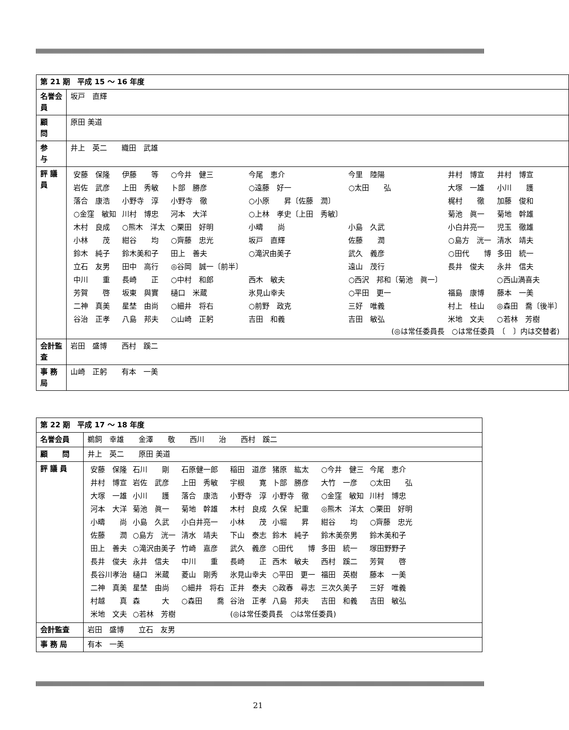| 第 21 期 平成 15 ～ 16 年度 | |
| --- | --- |
| 名誉会員 | 坂戸 直輝 |
| 顧 問 | 原田 美道 |
| 参 与 | 井上 英二 織田 武雄 |
| 評 議 員 | / 安藤 保隆 / 伊藤 等 / ○今井 健三 / 今尾 恵介 / 今里 陸陽 / 井村 博宣 / 井村 博宣 / / 岩佐 武彦 / 上田 秀敏 / 卜部 勝彦 / ○遠藤 好一 / ○太田 弘 / 大塚 一雄 / 小川 護 / / 落合 康浩 / 小野寺 淳 / 小野寺 徹 / ○小原 昇〔佐藤 潤〕 / / 梶村 徹 / 加藤 俊和 / / ○金窪 敏知 / 川村 博忠 / 河本 大洋 / ○上林 孝史〔上田 秀敏〕 / / 菊池 眞一 / 菊地 幹雄 / / 木村 良成 / ○熊木 洋太 / ○栗田 好明 / 小疇 尚 / 小島 久武 / 小白井亮一 / 児玉 徹雄 / / 小林 茂 / 紺谷 均 / ○齊藤 忠光 / 坂戸 直輝 / 佐藤 潤 / ○島方 洸一 / 清水 靖夫 / / 鈴木 純子 / 鈴木美和子 / 田上 善夫 / ○滝沢由美子 / 武久 義彦 / ○田代 博 / 多田 統一 / / 立石 友男 / 田中 高行 / ◎谷岡 誠一〔前半〕 / / 遠山 茂行 / 長井 俊夫 / 永井 信夫 / / 中川 重 / 長崎 正 / ○中村 和郎 / 西木 敏夫 / ○西沢 邦和〔菊池 眞一〕 / / ○西山満喜夫 / / 芳賀 啓 / 坂東 與實 / 樋口 米蔵 / 氷見山幸夫 / ○平田 更一 / 福島 康博 / 藤本 一美 / / 二神 真美 / 星埜 由尚 / ○細井 将右 / ○前野 政克 / 三好 唯義 / 村上 桂山 / ◎森田 喬〔後半〕 / / 谷治 正孝 / 八島 邦夫 / ○山崎 正躬 / 吉田 和義 / 吉田 敏弘 / 米地 文夫 / ○若林 芳樹 / (◎は常任委員長 ○は常任委員 〔 〕内は交替者) |
| 会計監査 | 岩田 盛博 西村 蹊二 |
| 事 務 局 | 山崎 正躬 有本 一美 |
| 第 22 期 平成 17 ～ 18 年度 | |
| --- | --- |
| 名誉会員 | 鵜飼 幸雄 金澤 敬 西川 治 西村 蹊二 |
| 顧 問 | 井上 英二 原田 美道 |
| 評 議 員 | / 安藤 保隆 / 石川 剛 / 石原健一郎 / 稲田 道彦 / 猪原 紘太 / ○今井 健三 / 今尾 恵介 / / 井村 博宣 / 岩佐 武彦 / 上田 秀敏 / 宇根 寛 / 卜部 勝彦 / 大竹 一彦 / ○太田 弘 / / 大塚 一雄 / 小川 護 / 落合 康浩 / 小野寺 淳 / 小野寺 徹 / ○金窪 敏知 / 川村 博忠 / / 河本 大洋 / 菊池 眞一 / 菊地 幹雄 / 木村 良成 / 久保 紀重 / ◎熊木 洋太 / ○栗田 好明 / / 小疇 尚 / 小島 久武 / 小白井亮一 / 小林 茂 / 小堀 昇 / 紺谷 均 / ○齊藤 忠光 / / 佐藤 潤 / ○島方 洸一 / 清水 靖夫 / 下山 泰志 / 鈴木 純子 / 鈴木美奈男 / 鈴木美和子 / / 田上 善夫 / ○滝沢由美子 / 竹崎 嘉彦 / 武久 義彦 / ○田代 博 / 多田 統一 / 塚田野野子 / / 長井 俊夫 / 永井 信夫 / 中川 重 / 長崎 正 / 西木 敏夫 / 西村 蹊二 / 芳賀 啓 / / 長谷川孝治 / 樋口 米蔵 / 菱山 剛秀 / 氷見山幸夫 / ○平田 更一 / 福田 英樹 / 藤本 一美 / / 二神 真美 / 星埜 由尚 / ○細井 将右 / 正井 泰夫 / ○政春 尋志 / 三次久美子 / 三好 唯義 / / 村越 真 / 森 大 / ○森田 喬 / 谷治 正孝 / 八島 邦夫 / 吉田 和義 / 吉田 敏弘 / / 米地 文夫 / ○若林 芳樹 / / (◎は常任委員長 ○は常任委員) / / / / |
| 会計監査 | 岩田 盛博 立石 友男 |
| 事 務 局 | 有本 一美 |
21